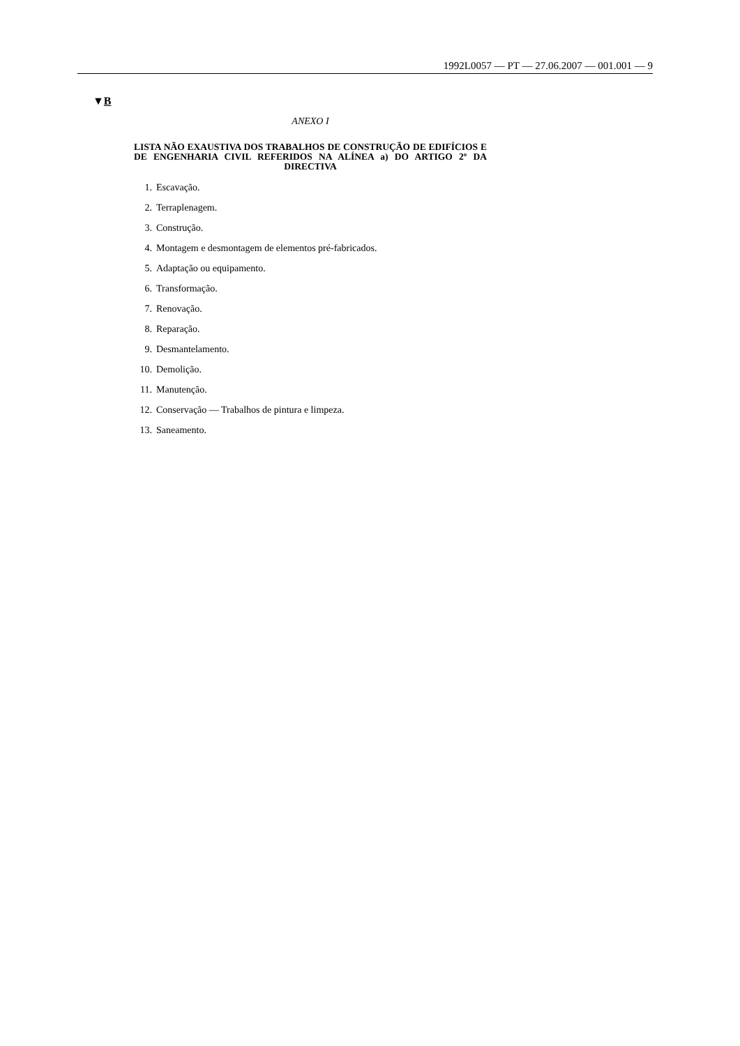1992L0057 — PT — 27.06.2007 — 001.001 — 9
▼B
ANEXO I
LISTA NÃO EXAUSTIVA DOS TRABALHOS DE CONSTRUÇÃO DE EDIFÍCIOS E DE ENGENHARIA CIVIL REFERIDOS NA ALÍNEA a) DO ARTIGO 2º DA DIRECTIVA
1. Escavação.
2. Terraplenagem.
3. Construção.
4. Montagem e desmontagem de elementos pré-fabricados.
5. Adaptação ou equipamento.
6. Transformação.
7. Renovação.
8. Reparação.
9. Desmantelamento.
10. Demolição.
11. Manutenção.
12. Conservação — Trabalhos de pintura e limpeza.
13. Saneamento.